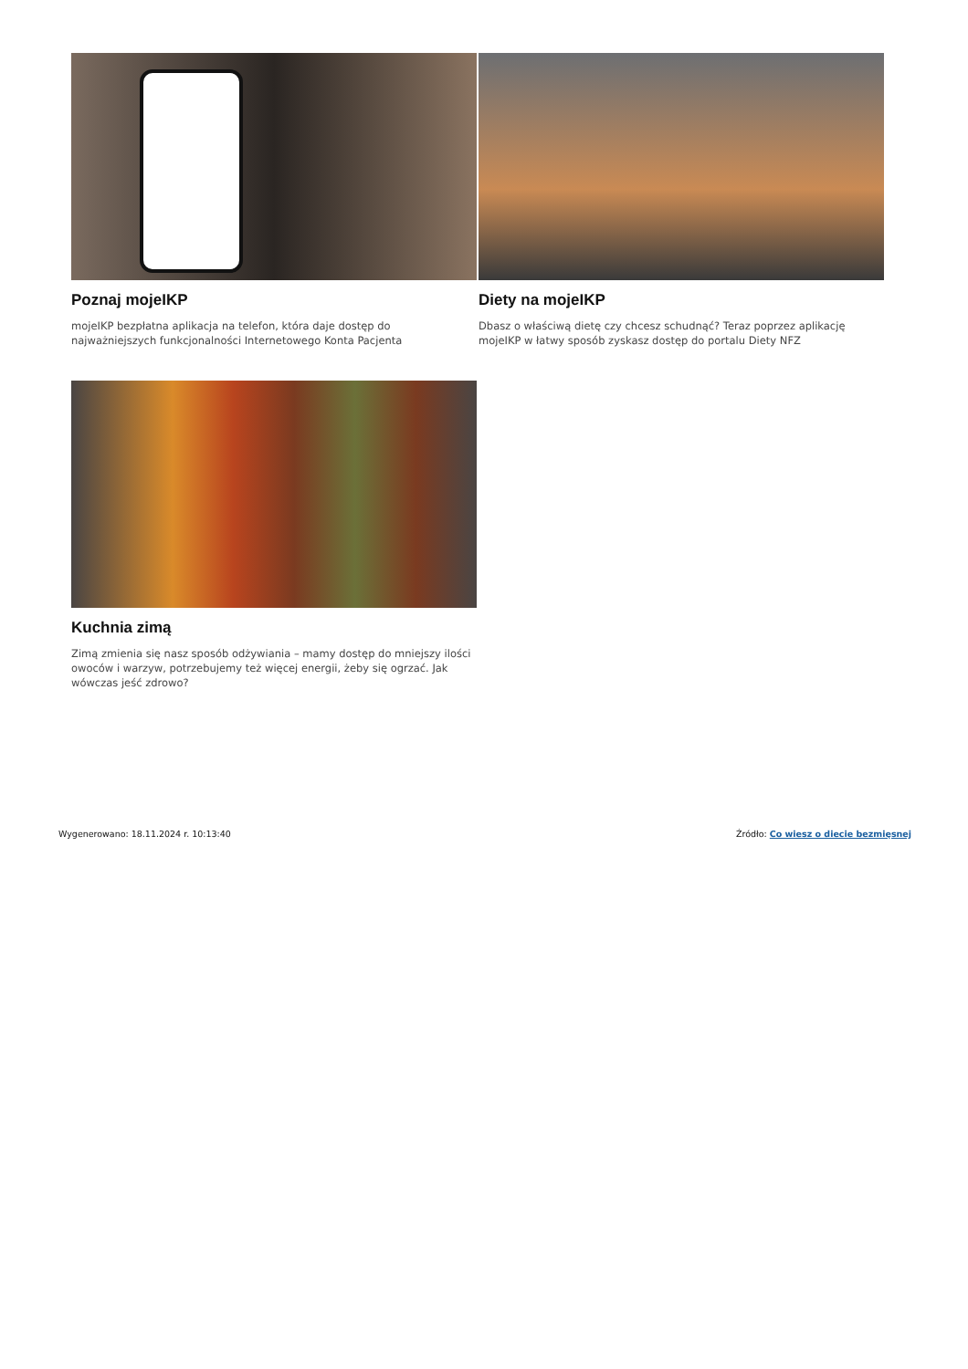Poznaj mojeIKP
mojeIKP bezpłatna aplikacja na telefon, która daje dostęp do najważniejszych funkcjonalności Internetowego Konta Pacjenta
Diety na mojeIKP
Dbasz o właściwą dietę czy chcesz schudnąć? Teraz poprzez aplikację mojeIKP w łatwy sposób zyskasz dostęp do portalu Diety NFZ
Kuchnia zimą
Zimą zmienia się nasz sposób odżywiania – mamy dostęp do mniejszy ilości owoców i warzyw, potrzebujemy też więcej energii, żeby się ogrzać. Jak wówczas jeść zdrowo?
Wygenerowano: 18.11.2024 r. 10:13:40 Źródło: Co wiesz o diecie bezmięsnej